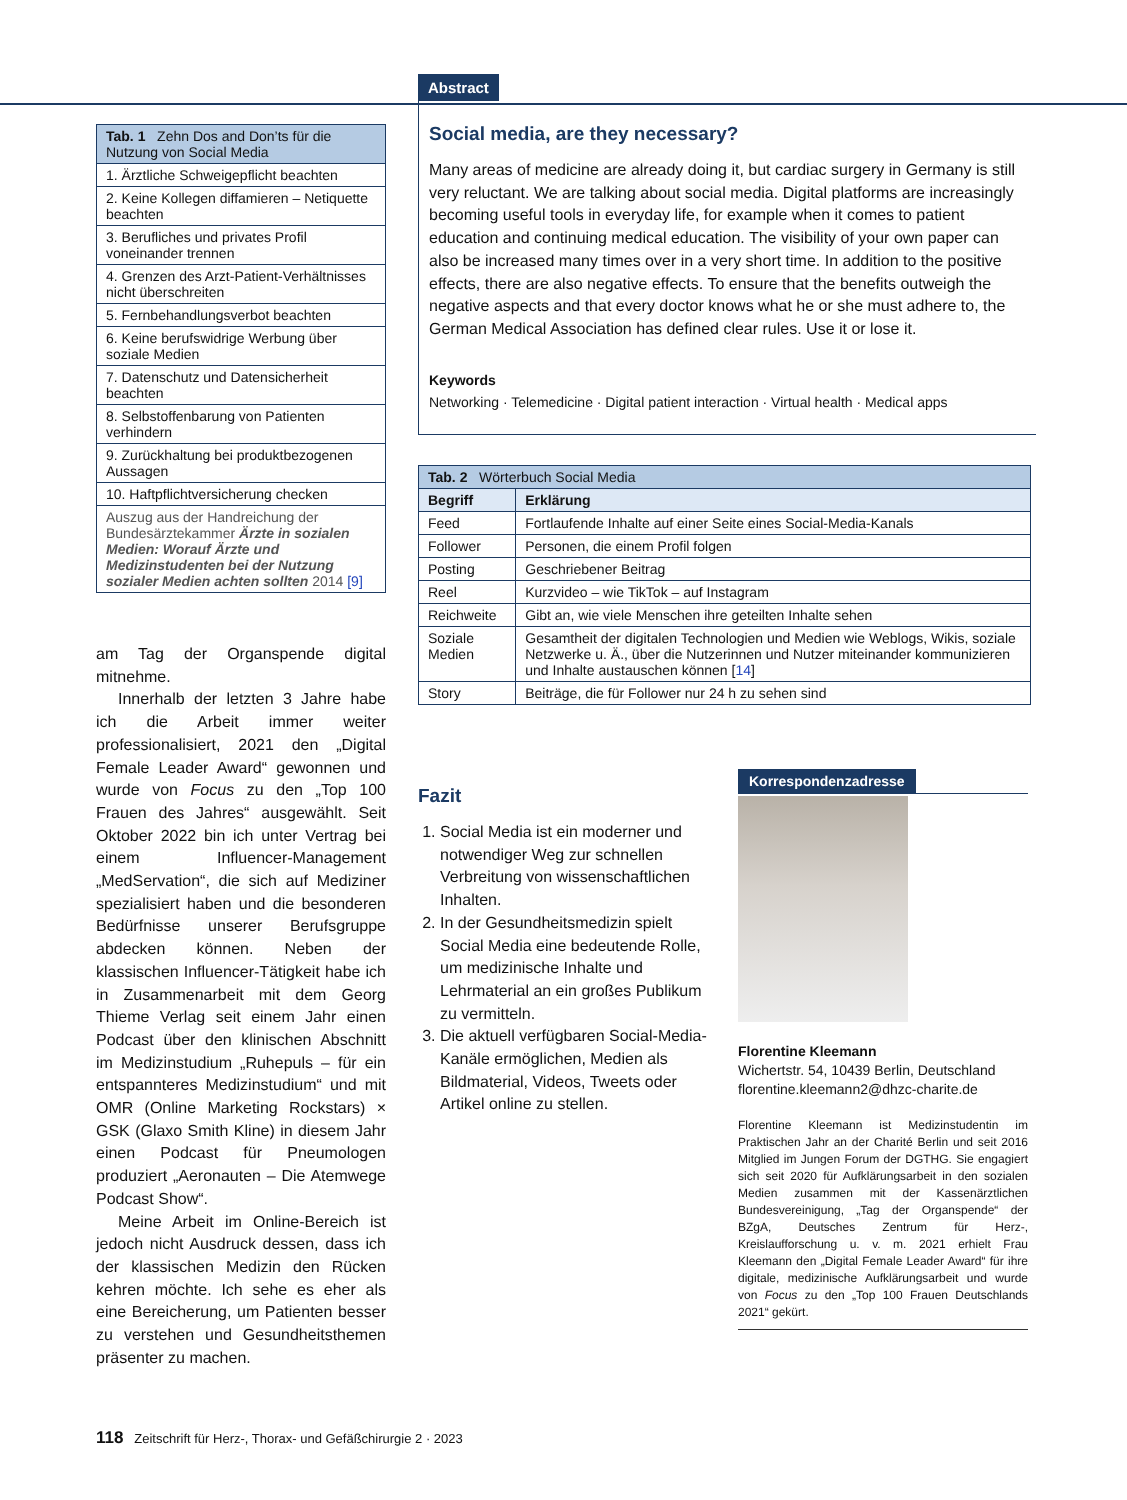| Tab. 1 Zehn Dos and Don’ts für die Nutzung von Social Media |
| --- |
| 1. Ärztliche Schweigepflicht beachten |
| 2. Keine Kollegen diffamieren – Netiquette beachten |
| 3. Berufliches und privates Profil voneinander trennen |
| 4. Grenzen des Arzt-Patient-Verhältnisses nicht überschreiten |
| 5. Fernbehandlungsverbot beachten |
| 6. Keine berufswidrige Werbung über soziale Medien |
| 7. Datenschutz und Datensicherheit beachten |
| 8. Selbstoffenbarung von Patienten verhindern |
| 9. Zurückhaltung bei produktbezogenen Aussagen |
| 10. Haftpflichtversicherung checken |
| Auszug aus der Handreichung der Bundesärztekammer Ärzte in sozialen Medien: Worauf Ärzte und Medizinstudenten bei der Nutzung sozialer Medien achten sollten 2014 [9] |
am Tag der Organspende digital mitnehme.
Innerhalb der letzten 3 Jahre habe ich die Arbeit immer weiter professionalisiert, 2021 den „Digital Female Leader Award“ gewonnen und wurde von Focus zu den „Top 100 Frauen des Jahres“ ausgewählt. Seit Oktober 2022 bin ich unter Vertrag bei einem Influencer-Management „MedServation“, die sich auf Mediziner spezialisiert haben und die besonderen Bedürfnisse unserer Berufsgruppe abdecken können. Neben der klassischen Influencer-Tätigkeit habe ich in Zusammenarbeit mit dem Georg Thieme Verlag seit einem Jahr einen Podcast über den klinischen Abschnitt im Medizinstudium „Ruhepuls – für ein entspannteres Medizinstudium“ und mit OMR (Online Marketing Rockstars) × GSK (Glaxo Smith Kline) in diesem Jahr einen Podcast für Pneumologen produziert „Aeronauten – Die Atemwege Podcast Show“.
Meine Arbeit im Online-Bereich ist jedoch nicht Ausdruck dessen, dass ich der klassischen Medizin den Rücken kehren möchte. Ich sehe es eher als eine Bereicherung, um Patienten besser zu verstehen und Gesundheitsthemen präsenter zu machen.
Abstract
Social media, are they necessary?
Many areas of medicine are already doing it, but cardiac surgery in Germany is still very reluctant. We are talking about social media. Digital platforms are increasingly becoming useful tools in everyday life, for example when it comes to patient education and continuing medical education. The visibility of your own paper can also be increased many times over in a very short time. In addition to the positive effects, there are also negative effects. To ensure that the benefits outweigh the negative aspects and that every doctor knows what he or she must adhere to, the German Medical Association has defined clear rules. Use it or lose it.
Keywords
Networking · Telemedicine · Digital patient interaction · Virtual health · Medical apps
| Tab. 2 Wörterbuch Social Media | |
| --- | --- |
| Begriff | Erklärung |
| Feed | Fortlaufende Inhalte auf einer Seite eines Social-Media-Kanals |
| Follower | Personen, die einem Profil folgen |
| Posting | Geschriebener Beitrag |
| Reel | Kurzvideo – wie TikTok – auf Instagram |
| Reichweite | Gibt an, wie viele Menschen ihre geteilten Inhalte sehen |
| Soziale Medien | Gesamtheit der digitalen Technologien und Medien wie Weblogs, Wikis, soziale Netzwerke u. Ä., über die Nutzerinnen und Nutzer miteinander kommunizieren und Inhalte austauschen können [ 14 ] |
| Story | Beiträge, die für Follower nur 24 h zu sehen sind |
Fazit
1. Social Media ist ein moderner und notwendiger Weg zur schnellen Verbreitung von wissenschaftlichen Inhalten.
2. In der Gesundheitsmedizin spielt Social Media eine bedeutende Rolle, um medizinische Inhalte und Lehrmaterial an ein großes Publikum zu vermitteln.
3. Die aktuell verfügbaren Social-Media-Kanäle ermöglichen, Medien als Bildmaterial, Videos, Tweets oder Artikel online zu stellen.
Korrespondenzadresse
Florentine Kleemann
Wichertstr. 54, 10439 Berlin, Deutschland
florentine.kleemann2@dhzc-charite.de
Florentine Kleemann ist Medizinstudentin im Praktischen Jahr an der Charité Berlin und seit 2016 Mitglied im Jungen Forum der DGTHG. Sie engagiert sich seit 2020 für Aufklärungsarbeit in den sozialen Medien zusammen mit der Kassenärztlichen Bundesvereinigung, „Tag der Organspende“ der BZgA, Deutsches Zentrum für Herz-, Kreislaufforschung u. v. m. 2021 erhielt Frau Kleemann den „Digital Female Leader Award“ für ihre digitale, medizinische Aufklärungsarbeit und wurde von Focus zu den „Top 100 Frauen Deutschlands 2021“ gekürt.
118 Zeitschrift für Herz-, Thorax- und Gefäßchirurgie 2 · 2023